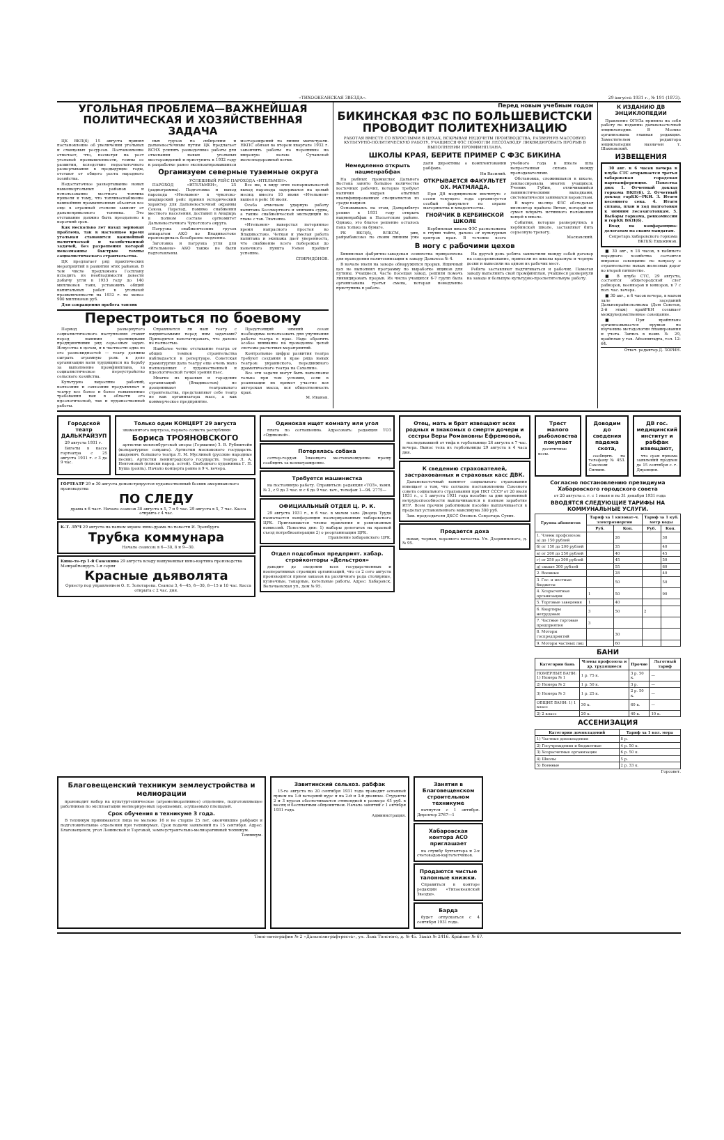«ТИХООКЕАНСКАЯ ЗВЕЗДА». 29 августа 1931 г., № 191 (1873).
УГОЛЬНАЯ ПРОБЛЕМА—ВАЖНЕЙШАЯ ПОЛИТИЧЕСКАЯ И ХОЗЯЙСТВЕННАЯ ЗАДАЧА
ЦК ВКП(б) 15 августа принял постановление об увеличении угольных и сланцевых ресурсов. Постановление отмечает, что, несмотря на рост угольной промышленности, темпы ее развития, вследствие недостаточного развертывания в предыдущие годы, отстают от общего роста народного хозяйства.
Недостаточное развертывание новых каменноугольных районов и использование местного топлива привели к тому, что топливоснабжение важнейших промышленных объектов все еще в огромной степени зависит от дальнепривозного топлива. Это отставание должно быть преодолено в короткий срок.
Как несколько лет назад зерновая проблема, так в настоящее время угольная становится важнейшей политической и хозяйственной задачей, без разрешения которой невозможны быстрые темпы социалистического строительства.
ЦК предлагает ряд практических мероприятий в развитии этих районов. В том числе предложено Госплану исходить из необходимости довести добычу угля в 1933 году до 140 миллионов тонн, установить общий капитальных работ в угольной промышленности на 1932 г. не менее 900 миллионов руб.
Для сокращения пробега топлив
ных грузов по сибирским и дальневосточным путям ЦК предлагает ВСНХ усилить разведочные работы для отыскания новых угольных месторождений и приступить в 1932 году к разработке ранее эксплоатировавшихся месторождений по линии магистрали. НКПС обязан во втором квартале 1932 г. закончить работы по перешивке на широкую колею Сучанской железнодорожной ветки.
Организуем северные туземные округа
УСПЕШНЫЙ РЕЙС ПАРОХОДА «ИТЕЛЬМЕН».
ПАРОХОД «ИТЕЛЬМЕН», 25 (радиограмма). Подготовка и выход парохода «Ительмен» в чукотско-анадырский рейс принял исторический характер для Дальневосточной окраины Союза. Пароход, помимо снабжения местного населения, доставил в Анадырь в полном составе оргкомитет Дальневосточного Чукотского округа.
Погрузка снабженческих грузов аппаратом АКО во Владивостоке производилась безобразно медленно.
Заготовка и погрузка угля для «Ительмена» АКО также не были подготовлены.
Все же, в виду этих ненормальностей выход парохода задержался на целый месяц: вместо 10 июня «Ительмен» вышел в рейс 10 июля.
Особо отмечаем ударную работу капитана Бессмертного и экипажа судна, а также снабженческой экспедиции во главе с тов. Ткаченко.
«Ительмен» наверстал потерянное время напрасного простоя во Владивостоке. Четкая и умелая работа капитана и экипажа дает уверенность, что снабжение всего побережья до конечного пункта Уэлен пройдет успешно.
СПИРИДОНОВ.
Перестроиться по боевому
Период развернутого социалистического наступления ставит перед нашими зрелищными предприятиями ряд серьезных задач. Искусство в целом, и в частности одна из его разновидностей — театр должны сыграть огромную роль в деле организации воли трудящихся на борьбу за выполнение промфинплана, за социалистическое переустройство сельского хозяйства.
Культурно выросшие рабочий, колхозник и совхозник предъявляют к театру все более и более повышенные требования как в области его идеологической, так и художественной работы.
Справляется ли наш театр с выдвигаемыми перед ним задачами? Приходится констатировать, что далеко не полностью.
Наиболее четко отставание театра от общих темпов строительства наблюдается в репертуаре. Советская драматургия дала театру еще очень мало полноценных с художественной и идеологической точки зрения пьес.
Многие из краевых и городских организаций (Владивосток) не дооценивают театрального строительства, представляют себе театр не как организатора масс, а как коммерческое предприятие.
Предстоящий зимний сезон необходимо использовать для улучшения работы театра в крае. Надо обратить особое внимание на проведение целой системы расчетных мероприятий.
Контрольные цифры развития театра требуют создания в крае ряда новых театров: украинского, передвижного драматического театра на Сахалине.
Все эти задачи могут быть выполнены только при том условии, если в реализации их примет участие вся актерская масса, вся общественность края.
М. Иванов.
Перед новым учебным годом
БИКИНСКАЯ ФЗС ПО БОЛЬШЕВИСТСКИ ПРОВОДИТ ПОЛИТЕХНИЗАЦИЮ
РАБОТАЯ ВМЕСТЕ СО ВЗРОСЛЫМИ В ЦЕХАХ, ВСКРЫВАЯ НЕДОЧЕТЫ ПРОИЗВОДСТВА, РАЗВЕРНУВ МАССОВУЮ КУЛЬТУРНО-ПОЛИТИЧЕСКУЮ РАБОТУ, УЧАЩИЕСЯ ФЗС ПОМОГЛИ ЛЕСОЗАВОДУ ЛИКВИДИРОВАТЬ ПРОРЫВ В ВЫПОЛНЕНИИ ПРОМФИНПЛАНА.
ШКОЛЫ КРАЯ, БЕРИТЕ ПРИМЕР С ФЗС БИКИНА
Немедленно открыть нацменрабфак
На рыбных промыслах Дальнего Востока занято большое количество восточных рабочих, которые требуют наличия кадров опытных квалифицированных специалистов из среды нацмен.
Основываясь на этом, Дальрыбвтуз решил в 1931 году открыть нацменрабфак в Посьетском районе. Однако, это благое решение осталось пока только на бумаге.
РК ВКП(б), ВЛКСМ, рик, райрыбаксоюз по своим линиям уже дали директивы о комплектовании рабфака.
Ни Василий.
ОТКРЫВАЕТСЯ ФАКУЛЬТЕТ ОХ. МАТМЛАДА.
При ДВ медицинском институте с осени текущего года организуется особый факультет по охране материнства и младенчества.
ГНОЙЧИК В КЕРБИНСКОЙ ШКОЛЕ
Кербинская школа ФЗС расположена в глуши тайги, далеко от культурных центров края. В течение всего учебного года в школе шла непрестанная склока между преподавателями.
Обстановка, сложившаяся в школе, деклассировала многих учащихся. Ученик Губин, отличившийся ловинистическими выходками, систематически занимался воровством.
В марте месяце ФЗС обследовал инспектор крайоно Витан, который не сумел вскрыть истинного положения вещей в школе.
События, которые развернулись в кербинской школе, заставляют бить серьезную тревогу.
Московский.
В ногу с рабочими цехов
Бикинская фабрично-заводская семилетка прикреплена для проведения политехнизации к заводу Дальлеса № 4.
В начале июля на заводе обнаружился прорыв. Ящичный цех не выполнил программу по выработке ящиков для путины. Учащиеся, часто посещая завод, решили помочь ликвидировать прорыв. Из числа учащихся 6-7 групп была организована третья смена, которая немедленно приступила к работе.
На другой день ребята заключили между собой договор на соцсоревнование, принесли из школы красную и черную доски и вывесили на одном из рабочих мест.
Ребята заставляют подтягиваться и рабочих. Помогая заводу выполнить свой промфинплан, учащиеся развернули на заводе и большую культурно-просветительную работу.
К ИЗДАНИЮ ДВ ЭНЦИКЛОПЕДИИ
Правление ОГИЗа приняло на себя работу по изданию дальневосточной энциклопедии. В Москве организована главная редакция. Заместителем редактора энциклопедии назначен т. Шахновский.
ИЗВЕЩЕНИЯ
30 авг. в 6 часов вечера в клубе СТС открывается третья хабаровская городская партконференция. Повестка дня: 1. Отчетный доклад горкома ВКП(б). 2. Отчетный доклад горКК—РКИ. 3. Итоги весеннего сева. 4. Итоги сплава, план и ход подготовки к зимним лесозаготовкам. 5. Выборы горкома, ревкомиссии и горКК ВКП(б).
Вход на конференцию: делегатам по своим мандатам.
Секретарь хабаровского горкома ВКП(б) Евдокимов.
■ 30 авг., в 18 часов, в кабинете народного хозяйства состоится широкое совещание по вопросу о строительстве новых железных дорог во второй пятилетке.
■ В клубе СТС, 29 августа, состоится общегородской слет рабкоров, военкоров и юнкоров, в 7 с пол. час. вечера.
■ 30 авг., в 6 часов вечера, в малом зале заседаний Дальнекрайисполкома (Дом Советов, 2-й этаж) крайРКИ созывает междуведомственное совещание.
■ При крайплане организовывается кружок по изучению методологии планирования и учета. Запись в комн. № 29, крайплан у тов. Айзенштадта, тел. 12-64.
Ответ. редактор Д. ЗОРИН.
Городской театр ДАЛЬКРАЙЗУП
29 августа 1931 г.
Билеты в кассе гортеатра с 25 августа 1931 г. с 3 до 9 час.
Только один КОНЦЕРТ 29 августа
знаменитого виртуоза, первого солиста республики
Бориса ТРОЯНОВСКОГО
артистки мекленбургской оперы (Германия) З. В. Рубиштейн (колоратурное сопрано). Артистки московского государств. академич. большого театра Л. М. Муслиной (русские народные песни). Артистки ленинградского государств. театра Л. А. Невтоновой (пляски народ. остей). Свободного художника Г. П. Буша (рояль). Начало концерта ровно в 9 ч. вечера.
ГОРТЕАТР 29 и 30 августа демонстрируется художественный боевик американского производства
ПО СЛЕДУ
драма в 6 част. Начало сеансов 30 августа в 5, 7 и 9 час. 29 августа в 5, 7 час. Касса открыта с 4 час.
К-Т. ЛУЧ 29 августа на нашем экране кино-драма по повести И. Эренбурга
Трубка коммунара
Начало сеансов: в 6—30, 8 и 9—30.
Кино-те-тр 1-й Союзкино 29 августа всюду нашумевшая кино-картина производства Межрабпомрусь 1-я серия
Красные дьяволята
Оркестр под управлением О. Е. Золотарева. Сеансы 3, 4—45, 6—30, 8—15 и 10 час. Касса открыта с 2 час. дня.
Одинокая ищет комнату или угол
плата по соглашению. Адресовать: редакция ТОЗ «Одинокой».
Потерялась собака
сеттер-гордон. Знающего местонахождение прошу сообщить за вознаграждение.
Требуется машинистка
на постоянную работу. Справиться: редакция «ТОЗ», комн. № 2, с 9 до 3 час. и с 6 до 9 час. веч., телефон 1—94. 2775—
ОФИЦИАЛЬНЫЙ ОТДЕЛ Ц. Р. К.
29 августа 1931 г., в 6 час. в малом зале Дворца Труда назначается конференция кооперированных хабаровского ЦРК. Приглашаются члены правления и ревизионных комиссий. Повестка дня: 1) выборы делегатов на краевой съезд потребкооперации 2) о реорганизации ЦРК.
Правление хабаровского ЦРК.
Отдел подсобных предприят. хабар. стройконторы «Дельстроя»
доводит до сведения всех государственных и кооперативных строящих организаций, что со 2 сего августа производится прием заказов на различного рода столярные, кузнечные, токарные, котельные работы. Адрес: Хабаровск, Волочаевская ул., дом № 95.
Отец, мать и брат извещают всех родных и знакомых о смерти дочери и сестры Веры Романовны Ефремовой,
последовавшей от тифа в горбольнице 26 августа в 7 час. вечера. Вынос тела из горбольницы 29 августа в 4 часа дня.
К сведению страхователей, застрахованных и страховых касс ДВК.
Дальневосточный комитет социального страхования извещает о том, что согласно постановлению Союзного совета социального страхования при НКТ СССР от 20 июля 1931 г., с 1 августа 1931 года пособие за дни временной нетрудоспособности выплачиваются в полном заработке ИТР. Всем прочим работникам пособие выплачивается в пределах установленного максимума 300 руб.
Зам. председателя ДКСС Олешев. Секретарь Сухих.
Продается доха
новая, черная, хорошего качества. Ул. Дзержинского, д. № 95.
Трест малого рыболовства покупает
десятичные весы.
Доводим до сведения падежа скота,
сообщить по телефону № 453. Союзхож Силкин.
ДВ гос. медицинский институт и рабфак извещают,
что срок приема заявлений продлен до 15 сентября с. г. Дирекция.
Согласно постановлению президиума Хабаровского городского совета
от 20 августа с. г. с 1 июля и по 31 декабря 1931 года
ВВОДЯТСЯ СЛЕДУЮЩИЕ ТАРИФЫ НА КОММУНАЛЬНЫЕ УСЛУГИ.
| Группа абонентов | Тариф за 1 киловат-ч. электроэнергии | | Тариф за 1 куб. метр воды | |
| --- | --- | --- | --- | --- |
| | Руб. | Коп. | Руб. | Коп. |
| 1. Члены профсоюзов: а) до 150 рублей | | 26 | | 38 |
| б) от 150 до 200 рублей | | 35 | | 40 |
| в) от 200 до 250 рублей | | 40 | | 45 |
| г) от 250 до 300 рублей | | 45 | | 50 |
| д) свыше 300 рублей | | 55 | | 60 |
| 2. Военные | | 28 | | 40 |
| 3. Гос. и местные бюджеты | | 50 | | 50 |
| 4. Хозрасчетные организации | 1 | 50 | | 90 |
| 5. Торговые заведения | 1 | 40 | | |
| 6. Квартиры нетрудовых | 3 | 50 | 2 | |
| 7. Частные торговые предприятия | 3 | | | |
| 8. Моторы госпредприятий | | 30 | | |
| 9. Моторы частных лиц | | 60 | | |
БАНИ
| Категории бань | Члены профсоюза и др. трудящиеся | Прочие | Льготный тариф |
| --- | --- | --- | --- |
| НОМЕРНЫЕ БАНИ: 1) Номера № 1 | 1 р. 75 к. | 3 р. 50 к. | — |
| 2) Номера № 2 | 1 р. 50 к. | 3 р. | — |
| 3) Номера № 3 | 1 р. 25 к. | 2 р. 50 к. | — |
| ОБЩИЕ БАНИ: 1) 1 класс | 30 к. | 60 к. | — |
| 2) 2 класс | 20 к. | 40 к. | 10 к. |
АССЕНИЗАЦИЯ
| Категории домовладений | Тариф за 1 кол. мера |
| --- | --- |
| 1) Частные домовладения | 8 р. |
| 2) Госучреждения и бюджетные | 4 р. 50 к. |
| 3) Хозрасчетные организации | 6 р. 50 к. |
| 4) Школы | 5 р. |
| 5) Военные | 2 р. 33 к. |
Горсовет.
Благовещенский техникум землеустройства и мелиорации
производит набор на культуртехническое (агромелиоративное) отделение, подготовляющее работников по эксплоатации мелиорируемых (орошаемых, осушаемых) площадей.
Срок обучения в техникуме 3 года.
В техникум принимаются лица не моложе 16 и не старше 25 лет, окончившие рабфаки и подготовительные отделения при техникумах. Срок подачи заявлений по 15 сентября. Адрес: Благовещенск, угол Ленинской и Торговой, землеустроительно-мелиоративный техникум.
Техникум.
Завитинский сельхоз. рабфак
15-го августа по 20 сентября 1931 года проводит основной прием на 1-й вечерний курс и на 2-й и 3-й дневные. Студенты 2 и 3 курсов обеспечиваются стипендией в размере 45 руб. в месяц и бесплатным общежитием. Начало занятий с 1 октября 1931 года.
Администрация.
Занятия в Благовещенском строительном техникуме
начнутся с 1 октября. Директор 2767—1
Хабаровская контора АСО приглашает
на службу бухгалтера и 2-х счетоводов-картотетчиков.
Продаются чистые талонные книжки.
Справиться в конторе редакции «Тихоокеанской Звезды».
Барда
будет отпускаться с 4 сентября 1931 года.
Типо-литография № 2 «Дальполиграфтреста», ул. Льва Толстого, д. № 45. Заказ № 2416. Крайлит № 67.